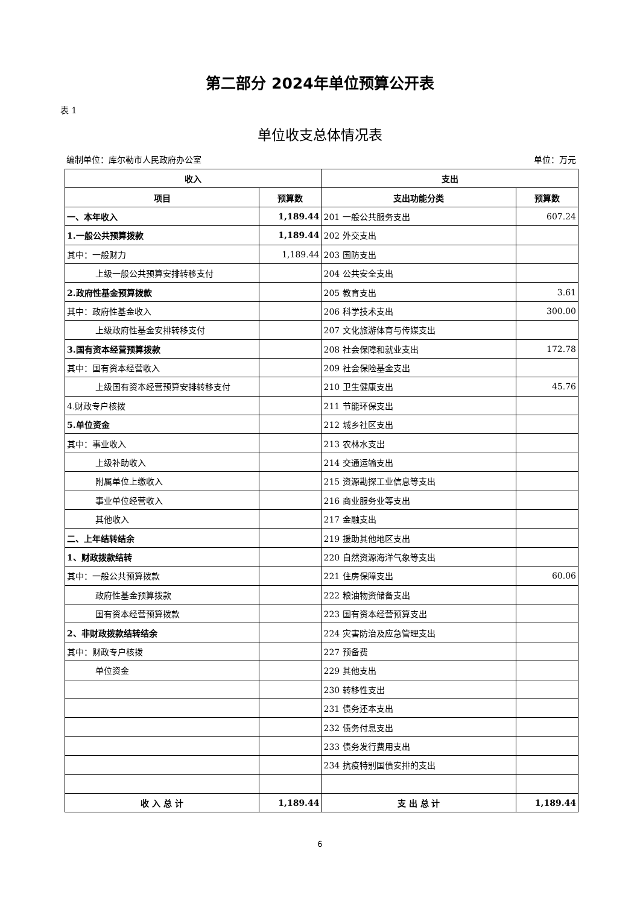第二部分 2024年单位预算公开表
表 1
单位收支总体情况表
编制单位：库尔勒市人民政府办公室 单位：万元
| 收入 | | 支出 | |
| --- | --- | --- | --- |
| 项目 | 预算数 | 支出功能分类 | 预算数 |
| 一、本年收入 | 1,189.44 | 201 一般公共服务支出 | 607.24 |
| 1.一般公共预算拨款 | 1,189.44 | 202 外交支出 | |
| 其中：一般财力 | 1,189.44 | 203 国防支出 | |
| 上级一般公共预算安排转移支付 | | 204 公共安全支出 | |
| 2.政府性基金预算拨款 | | 205 教育支出 | 3.61 |
| 其中：政府性基金收入 | | 206 科学技术支出 | 300.00 |
| 上级政府性基金安排转移支付 | | 207 文化旅游体育与传媒支出 | |
| 3.国有资本经营预算拨款 | | 208 社会保障和就业支出 | 172.78 |
| 其中：国有资本经营收入 | | 209 社会保险基金支出 | |
| 上级国有资本经营预算安排转移支付 | | 210 卫生健康支出 | 45.76 |
| 4.财政专户核拨 | | 211 节能环保支出 | |
| 5.单位资金 | | 212 城乡社区支出 | |
| 其中：事业收入 | | 213 农林水支出 | |
| 上级补助收入 | | 214 交通运输支出 | |
| 附属单位上缴收入 | | 215 资源勘探工业信息等支出 | |
| 事业单位经营收入 | | 216 商业服务业等支出 | |
| 其他收入 | | 217 金融支出 | |
| 二、上年结转结余 | | 219 援助其他地区支出 | |
| 1、财政拨款结转 | | 220 自然资源海洋气象等支出 | |
| 其中：一般公共预算拨款 | | 221 住房保障支出 | 60.06 |
| 政府性基金预算拨款 | | 222 粮油物资储备支出 | |
| 国有资本经营预算拨款 | | 223 国有资本经营预算支出 | |
| 2、非财政拨款结转结余 | | 224 灾害防治及应急管理支出 | |
| 其中：财政专户核拨 | | 227 预备费 | |
| 单位资金 | | 229 其他支出 | |
| | | 230 转移性支出 | |
| | | 231 债务还本支出 | |
| | | 232 债务付息支出 | |
| | | 233 债务发行费用支出 | |
| | | 234 抗疫特别国债安排的支出 | |
| 收 入 总 计 | 1,189.44 | 支 出 总 计 | 1,189.44 |
6